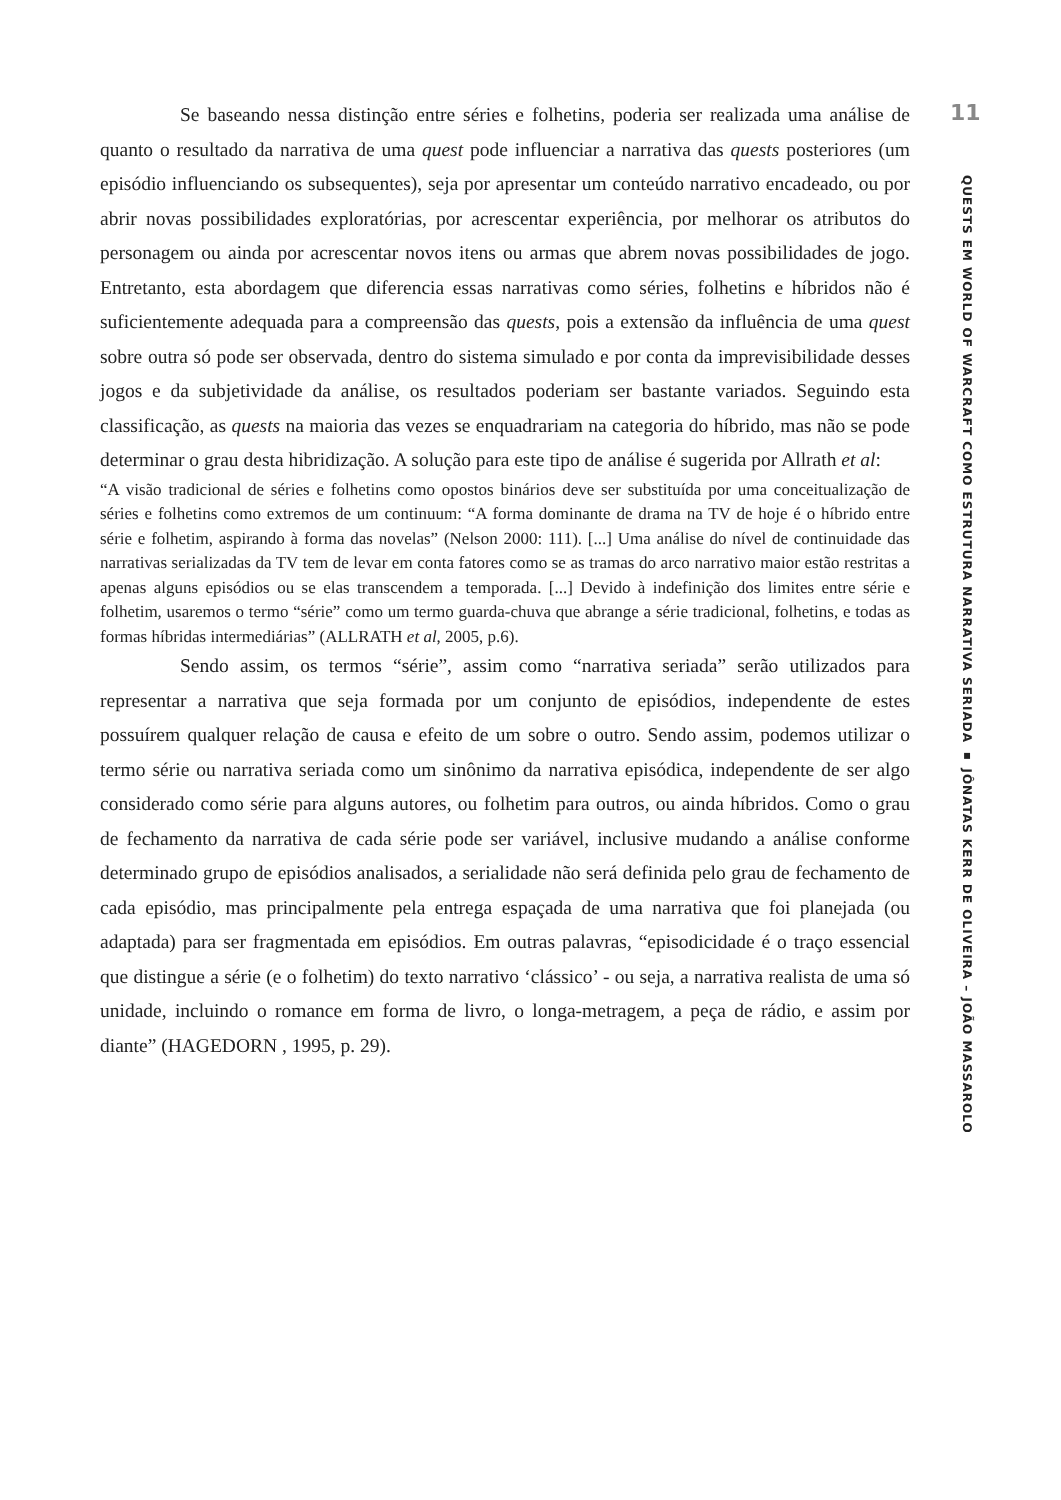Se baseando nessa distinção entre séries e folhetins, poderia ser realizada uma análise de quanto o resultado da narrativa de uma quest pode influenciar a narrativa das quests posteriores (um episódio influenciando os subsequentes), seja por apresentar um conteúdo narrativo encadeado, ou por abrir novas possibilidades exploratórias, por acrescentar experiência, por melhorar os atributos do personagem ou ainda por acrescentar novos itens ou armas que abrem novas possibilidades de jogo. Entretanto, esta abordagem que diferencia essas narrativas como séries, folhetins e híbridos não é suficientemente adequada para a compreensão das quests, pois a extensão da influência de uma quest sobre outra só pode ser observada, dentro do sistema simulado e por conta da imprevisibilidade desses jogos e da subjetividade da análise, os resultados poderiam ser bastante variados. Seguindo esta classificação, as quests na maioria das vezes se enquadrariam na categoria do híbrido, mas não se pode determinar o grau desta hibridização. A solução para este tipo de análise é sugerida por Allrath et al:
“A visão tradicional de séries e folhetins como opostos binários deve ser substituída por uma conceitualização de séries e folhetins como extremos de um continuum: “A forma dominante de drama na TV de hoje é o híbrido entre série e folhetim, aspirando à forma das novelas” (Nelson 2000: 111). [...] Uma análise do nível de continuidade das narrativas serializadas da TV tem de levar em conta fatores como se as tramas do arco narrativo maior estão restritas a apenas alguns episódios ou se elas transcendem a temporada. [...] Devido à indefinição dos limites entre série e folhetim, usaremos o termo “série” como um termo guarda-chuva que abrange a série tradicional, folhetins, e todas as formas híbridas intermediárias” (ALLRATH et al, 2005, p.6).
Sendo assim, os termos “série”, assim como “narrativa seriada” serão utilizados para representar a narrativa que seja formada por um conjunto de episódios, independente de estes possuírem qualquer relação de causa e efeito de um sobre o outro. Sendo assim, podemos utilizar o termo série ou narrativa seriada como um sinônimo da narrativa episódica, independente de ser algo considerado como série para alguns autores, ou folhetim para outros, ou ainda híbridos. Como o grau de fechamento da narrativa de cada série pode ser variável, inclusive mudando a análise conforme determinado grupo de episódios analisados, a serialidade não será definida pelo grau de fechamento de cada episódio, mas principalmente pela entrega espaçada de uma narrativa que foi planejada (ou adaptada) para ser fragmentada em episódios. Em outras palavras, “episodicidade é o traço essencial que distingue a série (e o folhetim) do texto narrativo ‘clássico’ - ou seja, a narrativa realista de uma só unidade, incluindo o romance em forma de livro, o longa-metragem, a peça de rádio, e assim por diante” (HAGEDORN , 1995, p. 29).
11
QUESTS EM WORLD OF WARCRAFT COMO ESTRUTURA NARRATIVA SERIADA ▪ JÔNATAS KERR DE OLIVEIRA – JOÃO MASSAROLO